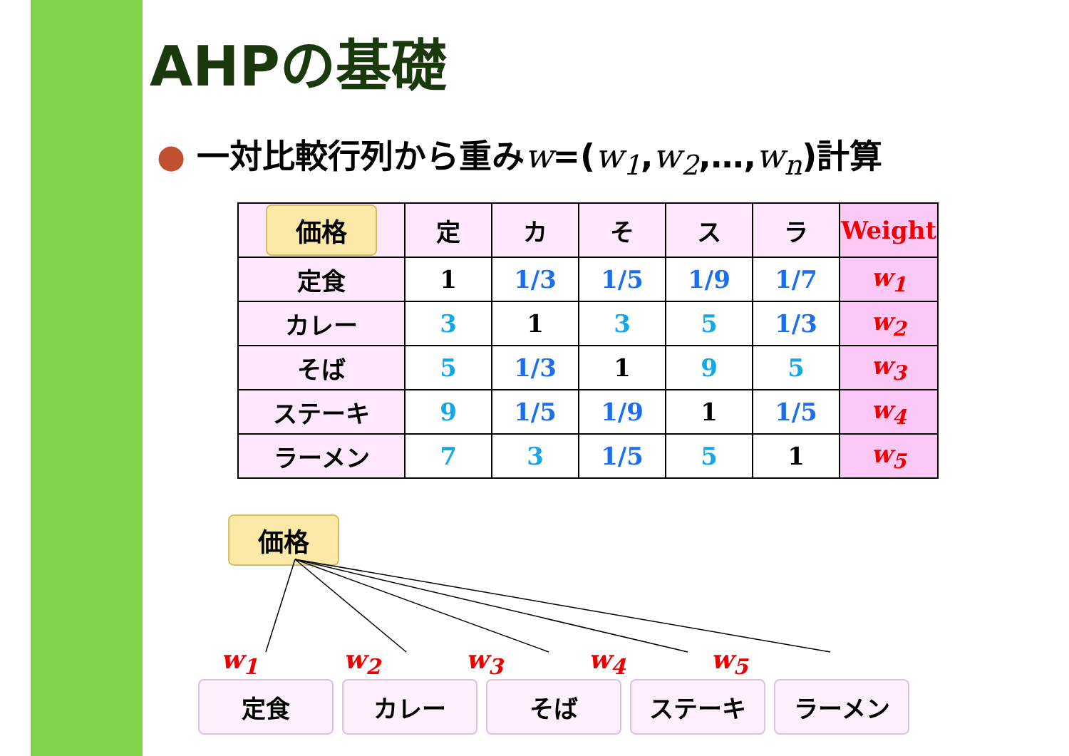AHPの基礎
● 一対比較行列から重みw=(w<sub>1</sub>,w<sub>2</sub>,…,w<sub>n</sub>)計算
| 価格 | 定 | カ | そ | ス | ラ | Weight |
| --- | --- | --- | --- | --- | --- | --- |
| 定食 | 1 | 1/3 | 1/5 | 1/9 | 1/7 | w<sub>1</sub> |
| カレー | 3 | 1 | 3 | 5 | 1/3 | w<sub>2</sub> |
| そば | 5 | 1/3 | 1 | 9 | 5 | w<sub>3</sub> |
| ステーキ | 9 | 1/5 | 1/9 | 1 | 1/5 | w<sub>4</sub> |
| ラーメン | 7 | 3 | 1/5 | 5 | 1 | w<sub>5</sub> |
価格
w<sub>1</sub> w<sub>2</sub> w<sub>3</sub> w<sub>4</sub> w<sub>5</sub>
定食 カレー そば ステーキ ラーメン